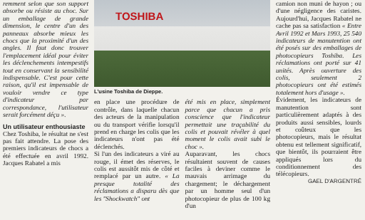remment selon que son support absorbe ou résiste au choc. Sur un emballage de grande dimension, le centre d'un des panneaux absorbe mieux les chocs que la proximité d'un des angles. Il faut donc trouver l'emplacement idéal pour éviter les déclenchements intempestifs tout en conservant la sensibilité indispensable. C'est pour cette raison, qu'il est impensable de vouloir vendre ce type d'indicateur par correspondance, l'utilisateur serait forcément déçu ».
Un utilisateur enthousiaste
Chez Toshiba, le résultat ne s'est pas fait attendre. La pose des premiers indicateurs de chocs a été effectuée en avril 1992. Jacques Rabatel a mis
TOSHIBA
L'usine Toshiba de Dieppe.
en place une procédure de contrôle, dans laquelle chacun des acteurs de la manipulation ou du transport vérifie lorsqu'il prend en charge les colis que les indicateurs n'ont pas été déclenchés.
Si l'un des indicateurs a viré au rouge, il émet des réserves, le colis est aussitôt mis de côté et remplacé par un autre. « La presque totalité des réclamations a disparu dès que les "Shockwatch" ont
été mis en place, simplement parce que chacun a pris conscience que l'indicateur permettait une traçabilité du colis et pouvait révéler à quel moment le colis avait subi le choc ».
Auparavant, les chocs résultaient souvent de causes faciles à deviner comme le mauvais arrimage du chargement; le déchargement par un homme seul d'un photocopieur de plus de 100 kg d'un
camion non muni de hayon ; ou d'une négligence des caristes. Aujourd'hui, Jacques Rabatel ne cache pas sa satisfaction « Entre Avril 1992 et Mars 1993, 25 540 indicateurs de manutention ont été posés sur des emballages de photocopieurs Toshiba. Les réclamations ont porté sur 41 unités. Après ouverture des colis, seulement 2 photocopieurs ont été estimés totalement hors d'usage ».
Évidement, les indicateurs de manutention sont particulièrement adaptés à des produits aussi sensibles, lourds et coûteux que les photocopieurs, mais le résultat obtenu est tellement significatif, que bientôt, ils pourraient être appliqués lors du conditionnement des télécopieurs.
GAEL D'ARGENTRÉ